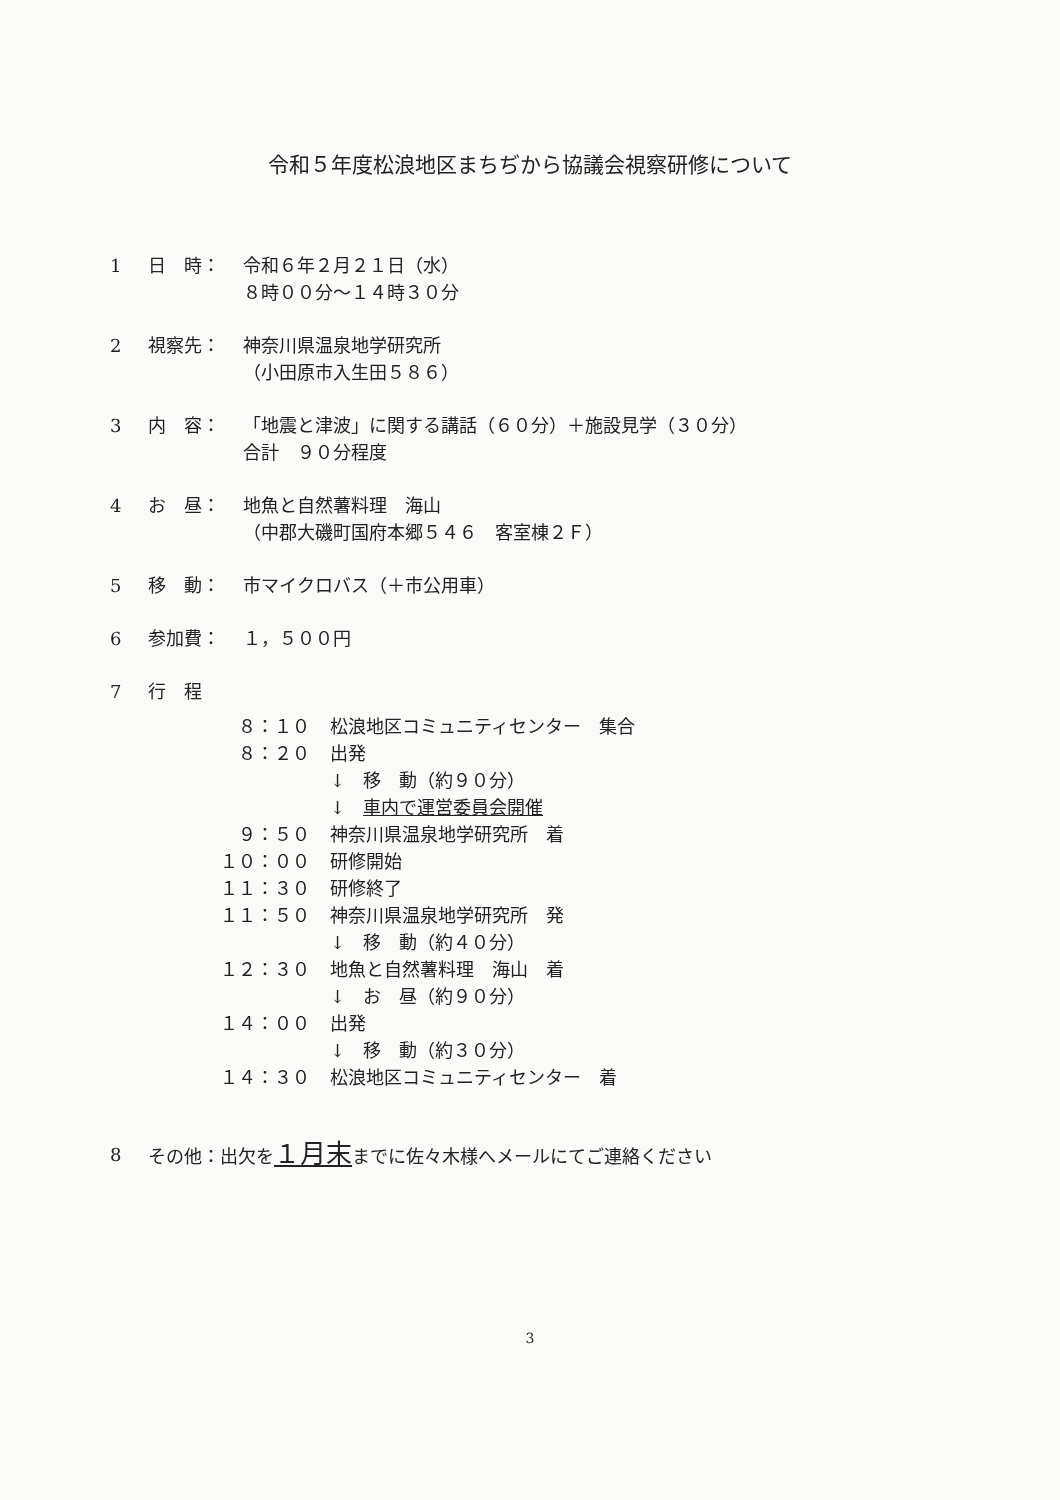令和５年度松浪地区まちぢから協議会視察研修について
1 日　時： 令和６年２月２１日（水）
８時００分～１４時３０分
2 視察先： 神奈川県温泉地学研究所
（小田原市入生田５８６）
3 内　容： 「地震と津波」に関する講話（６０分）＋施設見学（３０分）
合計　９０分程度
4 お　昼： 地魚と自然薯料理　海山
（中郡大磯町国府本郷５４６　客室棟２Ｆ）
5 移　動： 市マイクロバス（＋市公用車）
6 参加費： １，５００円
7 行　程
８：１０ 松浪地区コミュニティセンター　集合
８：２０ 出発
↓　移　動（約９０分）
↓　車内で運営委員会開催
９：５０ 神奈川県温泉地学研究所　着
１０：００ 研修開始
１１：３０ 研修終了
１１：５０ 神奈川県温泉地学研究所　発
↓　移　動（約４０分）
１２：３０ 地魚と自然薯料理　海山　着
↓　お　昼（約９０分）
１４：００ 出発
↓　移　動（約３０分）
１４：３０ 松浪地区コミュニティセンター　着
8 その他：出欠を１月末までに佐々木様へメールにてご連絡ください
3